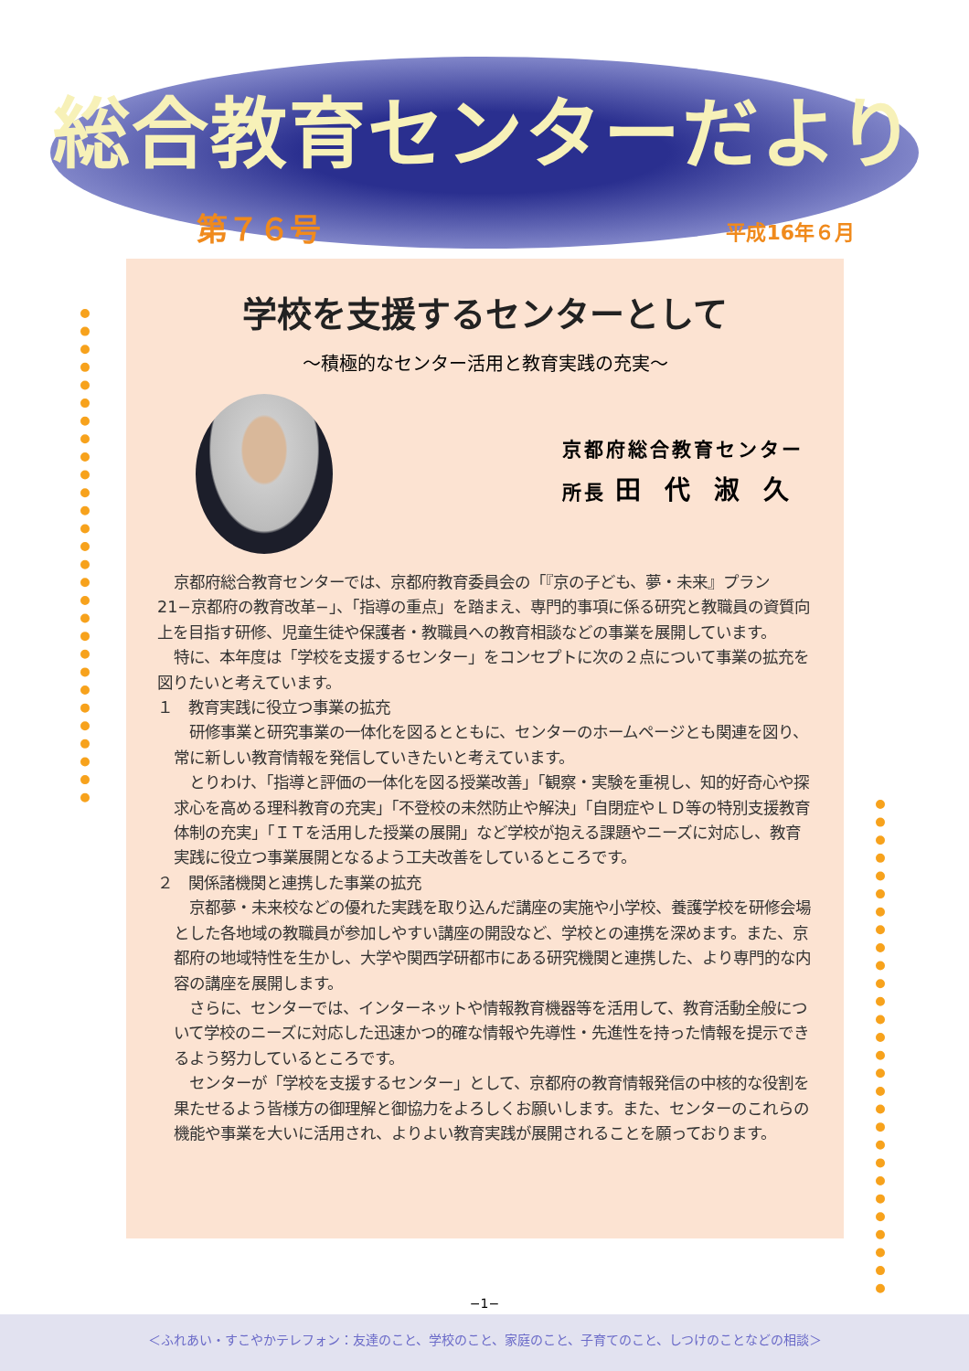総合教育センターだより
第７６号 平成16年６月
学校を支援するセンターとして
〜積極的なセンター活用と教育実践の充実〜
京都府総合教育センター
所長 田代淑久
京都府総合教育センターでは、京都府教育委員会の「『京の子ども、夢・未来』プラン21−京都府の教育改革−」、「指導の重点」を踏まえ、専門的事項に係る研究と教職員の資質向上を目指す研修、児童生徒や保護者・教職員への教育相談などの事業を展開しています。
特に、本年度は「学校を支援するセンター」をコンセプトに次の２点について事業の拡充を図りたいと考えています。
１　教育実践に役立つ事業の拡充
研修事業と研究事業の一体化を図るとともに、センターのホームページとも関連を図り、常に新しい教育情報を発信していきたいと考えています。
とりわけ、「指導と評価の一体化を図る授業改善」「観察・実験を重視し、知的好奇心や探求心を高める理科教育の充実」「不登校の未然防止や解決」「自閉症やＬＤ等の特別支援教育体制の充実」「ＩＴを活用した授業の展開」など学校が抱える課題やニーズに対応し、教育実践に役立つ事業展開となるよう工夫改善をしているところです。
２　関係諸機関と連携した事業の拡充
京都夢・未来校などの優れた実践を取り込んだ講座の実施や小学校、養護学校を研修会場とした各地域の教職員が参加しやすい講座の開設など、学校との連携を深めます。また、京都府の地域特性を生かし、大学や関西学研都市にある研究機関と連携した、より専門的な内容の講座を展開します。
さらに、センターでは、インターネットや情報教育機器等を活用して、教育活動全般について学校のニーズに対応した迅速かつ的確な情報や先導性・先進性を持った情報を提示できるよう努力しているところです。
センターが「学校を支援するセンター」として、京都府の教育情報発信の中核的な役割を果たせるよう皆様方の御理解と御協力をよろしくお願いします。また、センターのこれらの機能や事業を大いに活用され、よりよい教育実践が展開されることを願っております。
−1−
＜ふれあい・すこやかテレフォン：友達のこと、学校のこと、家庭のこと、子育てのこと、しつけのことなどの相談＞